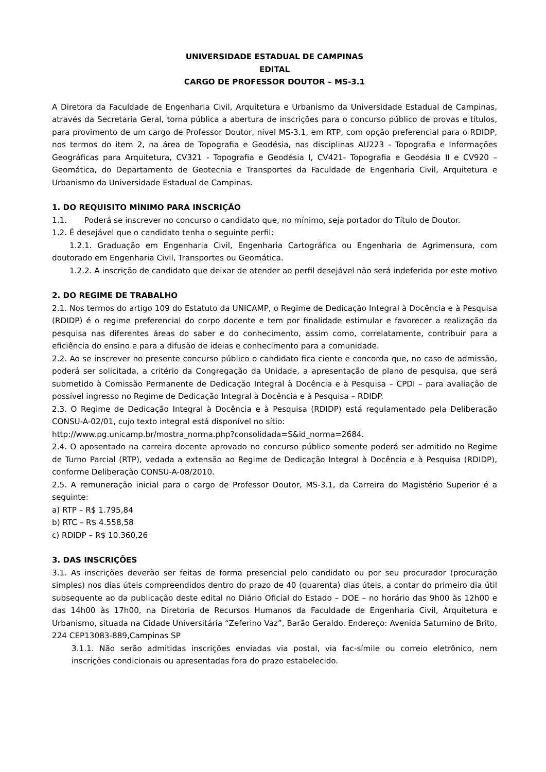UNIVERSIDADE ESTADUAL DE CAMPINAS
EDITAL
CARGO DE PROFESSOR DOUTOR – MS-3.1
A Diretora da Faculdade de Engenharia Civil, Arquitetura e Urbanismo da Universidade Estadual de Campinas, através da Secretaria Geral, torna pública a abertura de inscrições para o concurso público de provas e títulos, para provimento de um cargo de Professor Doutor, nível MS-3.1, em RTP, com opção preferencial para o RDIDP, nos termos do item 2, na área de Topografia e Geodésia, nas disciplinas AU223 - Topografia e Informações Geográficas para Arquitetura, CV321 - Topografia e Geodésia I, CV421- Topografia e Geodésia II e CV920 – Geomática, do Departamento de Geotecnia e Transportes da Faculdade de Engenharia Civil, Arquitetura e Urbanismo da Universidade Estadual de Campinas.
1. DO REQUISITO MÍNIMO PARA INSCRIÇÃO
1.1. Poderá se inscrever no concurso o candidato que, no mínimo, seja portador do Título de Doutor.
1.2. É desejável que o candidato tenha o seguinte perfil:
1.2.1. Graduação em Engenharia Civil, Engenharia Cartográfica ou Engenharia de Agrimensura, com doutorado em Engenharia Civil, Transportes ou Geomática.
1.2.2. A inscrição de candidato que deixar de atender ao perfil desejável não será indeferida por este motivo
2. DO REGIME DE TRABALHO
2.1. Nos termos do artigo 109 do Estatuto da UNICAMP, o Regime de Dedicação Integral à Docência e à Pesquisa (RDIDP) é o regime preferencial do corpo docente e tem por finalidade estimular e favorecer a realização da pesquisa nas diferentes áreas do saber e do conhecimento, assim como, correlatamente, contribuir para a eficiência do ensino e para a difusão de ideias e conhecimento para a comunidade.
2.2. Ao se inscrever no presente concurso público o candidato fica ciente e concorda que, no caso de admissão, poderá ser solicitada, a critério da Congregação da Unidade, a apresentação de plano de pesquisa, que será submetido à Comissão Permanente de Dedicação Integral à Docência e à Pesquisa – CPDI – para avaliação de possível ingresso no Regime de Dedicação Integral à Docência e à Pesquisa – RDIDP.
2.3. O Regime de Dedicação Integral à Docência e à Pesquisa (RDIDP) está regulamentado pela Deliberação CONSU-A-02/01, cujo texto integral está disponível no sítio:
http://www.pg.unicamp.br/mostra_norma.php?consolidada=S&id_norma=2684.
2.4. O aposentado na carreira docente aprovado no concurso público somente poderá ser admitido no Regime de Turno Parcial (RTP), vedada a extensão ao Regime de Dedicação Integral à Docência e à Pesquisa (RDIDP), conforme Deliberação CONSU-A-08/2010.
2.5. A remuneração inicial para o cargo de Professor Doutor, MS-3.1, da Carreira do Magistério Superior é a seguinte:
a) RTP – R$ 1.795,84
b) RTC – R$ 4.558,58
c) RDIDP – R$ 10.360,26
3. DAS INSCRIÇÕES
3.1. As inscrições deverão ser feitas de forma presencial pelo candidato ou por seu procurador (procuração simples) nos dias úteis compreendidos dentro do prazo de 40 (quarenta) dias úteis, a contar do primeiro dia útil subsequente ao da publicação deste edital no Diário Oficial do Estado – DOE – no horário das 9h00 às 12h00 e das 14h00 às 17h00, na Diretoria de Recursos Humanos da Faculdade de Engenharia Civil, Arquitetura e Urbanismo, situada na Cidade Universitária “Zeferino Vaz”, Barão Geraldo. Endereço: Avenida Saturnino de Brito, 224 CEP13083-889,Campinas SP
3.1.1. Não serão admitidas inscrições enviadas via postal, via fac-símile ou correio eletrônico, nem inscrições condicionais ou apresentadas fora do prazo estabelecido.